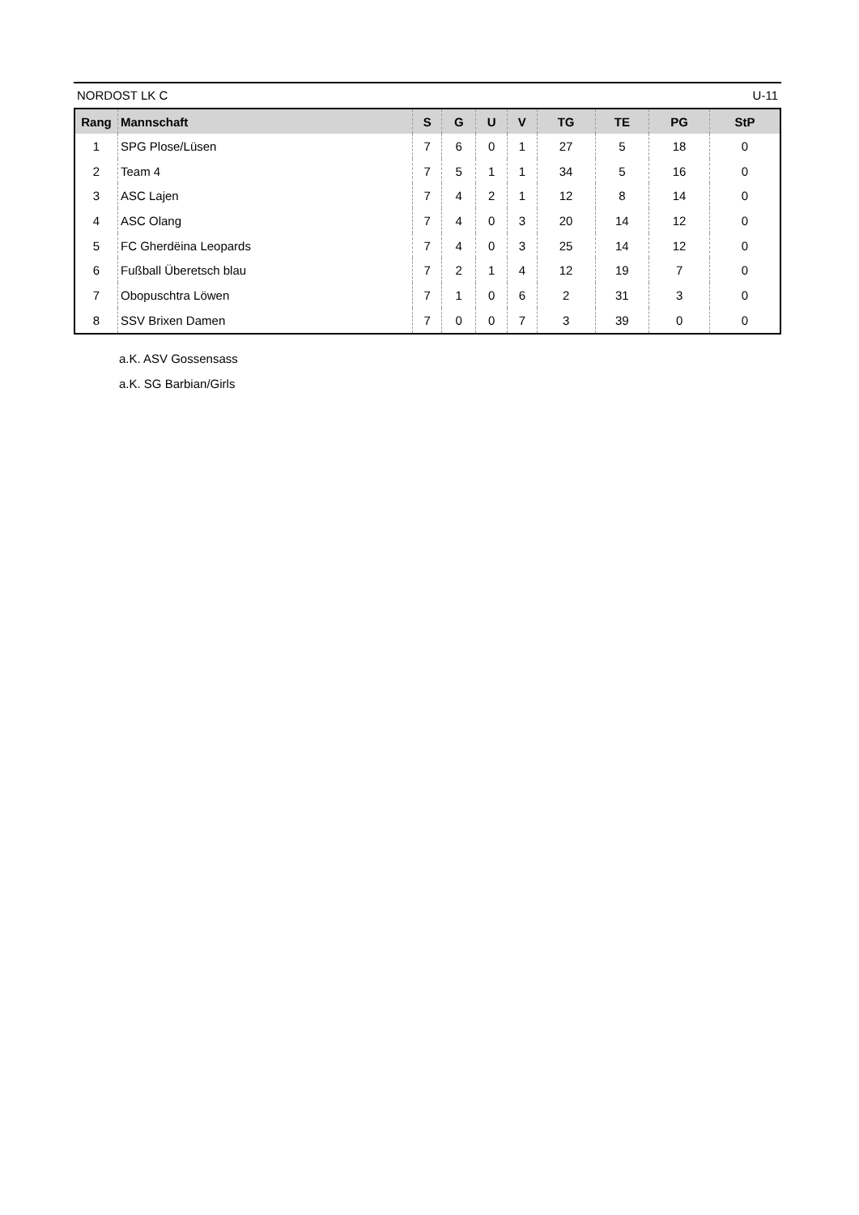NORDOST LK C U-11
| Rang | Mannschaft | S | G | U | V | TG | TE | PG | StP |
| --- | --- | --- | --- | --- | --- | --- | --- | --- | --- |
| 1 | SPG Plose/Lüsen | 7 | 6 | 0 | 1 | 27 | 5 | 18 | 0 |
| 2 | Team 4 | 7 | 5 | 1 | 1 | 34 | 5 | 16 | 0 |
| 3 | ASC Lajen | 7 | 4 | 2 | 1 | 12 | 8 | 14 | 0 |
| 4 | ASC Olang | 7 | 4 | 0 | 3 | 20 | 14 | 12 | 0 |
| 5 | FC Gherdëina Leopards | 7 | 4 | 0 | 3 | 25 | 14 | 12 | 0 |
| 6 | Fußball Überetsch blau | 7 | 2 | 1 | 4 | 12 | 19 | 7 | 0 |
| 7 | Obopuschtra Löwen | 7 | 1 | 0 | 6 | 2 | 31 | 3 | 0 |
| 8 | SSV Brixen Damen | 7 | 0 | 0 | 7 | 3 | 39 | 0 | 0 |
a.K. ASV Gossensass
a.K. SG Barbian/Girls